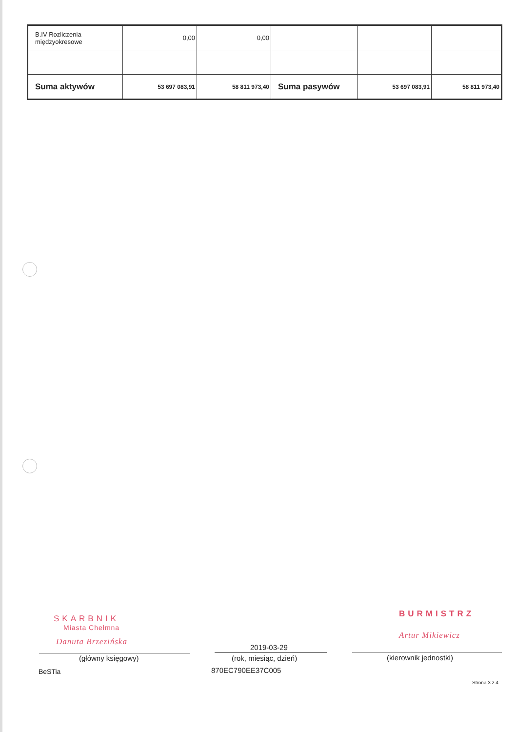| B.IV Rozliczenia międzyokresowe | 0,00 | 0,00 | | | |
| Suma aktywów | 53 697 083,91 | 58 811 973,40 | Suma pasywów | 53 697 083,91 | 58 811 973,40 |
SKARBNIK
Miasta Chełmna
Danuta Brzezińska
BURMISTRZ
Artur Mikiewicz
2019-03-29
(główny księgowy) (rok, miesiąc, dzień) (kierownik jednostki)
BeSTia 870EC790EE37C005
Strona 3 z 4